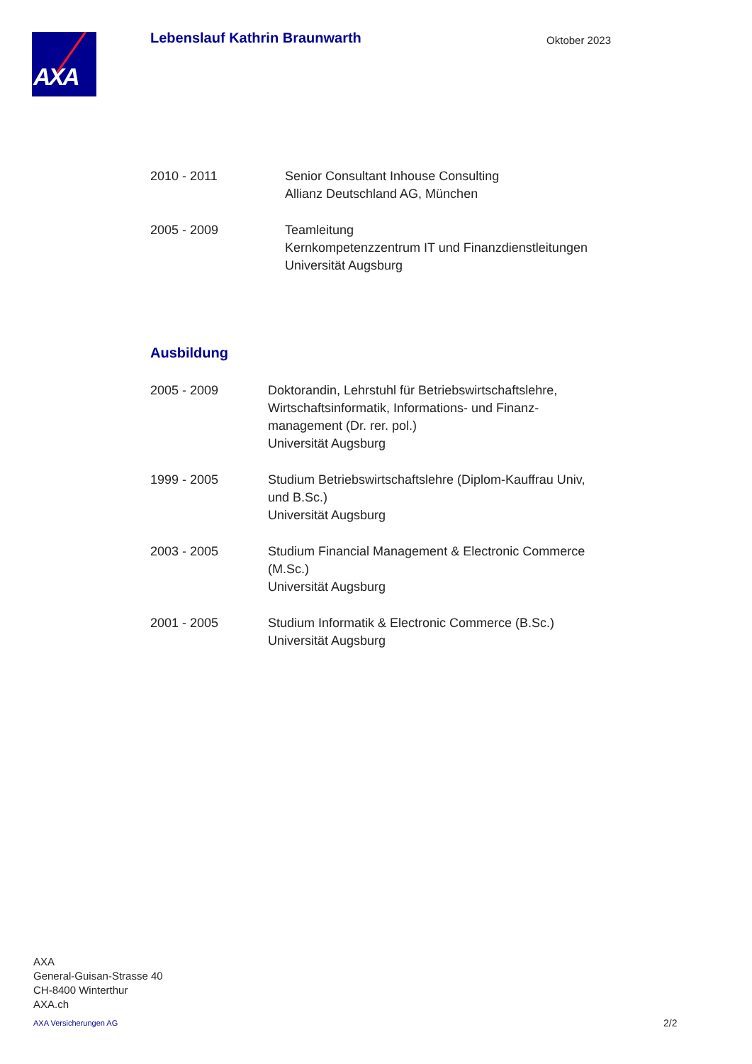AXA
Lebenslauf Kathrin Braunwarth
Oktober 2023
2010 - 2011 Senior Consultant Inhouse Consulting
Allianz Deutschland AG, München
2005 - 2009 Teamleitung
Kernkompetenzzentrum IT und Finanzdienstleitungen
Universität Augsburg
Ausbildung
2005 - 2009 Doktorandin, Lehrstuhl für Betriebswirtschaftslehre, Wirtschaftsinformatik, Informations- und Finanz-management (Dr. rer. pol.)
Universität Augsburg
1999 - 2005 Studium Betriebswirtschaftslehre (Diplom-Kauffrau Univ, und B.Sc.)
Universität Augsburg
2003 - 2005 Studium Financial Management & Electronic Commerce (M.Sc.)
Universität Augsburg
2001 - 2005 Studium Informatik & Electronic Commerce (B.Sc.)
Universität Augsburg
AXA
General-Guisan-Strasse 40
CH-8400 Winterthur
AXA.ch
AXA Versicherungen AG 2/2